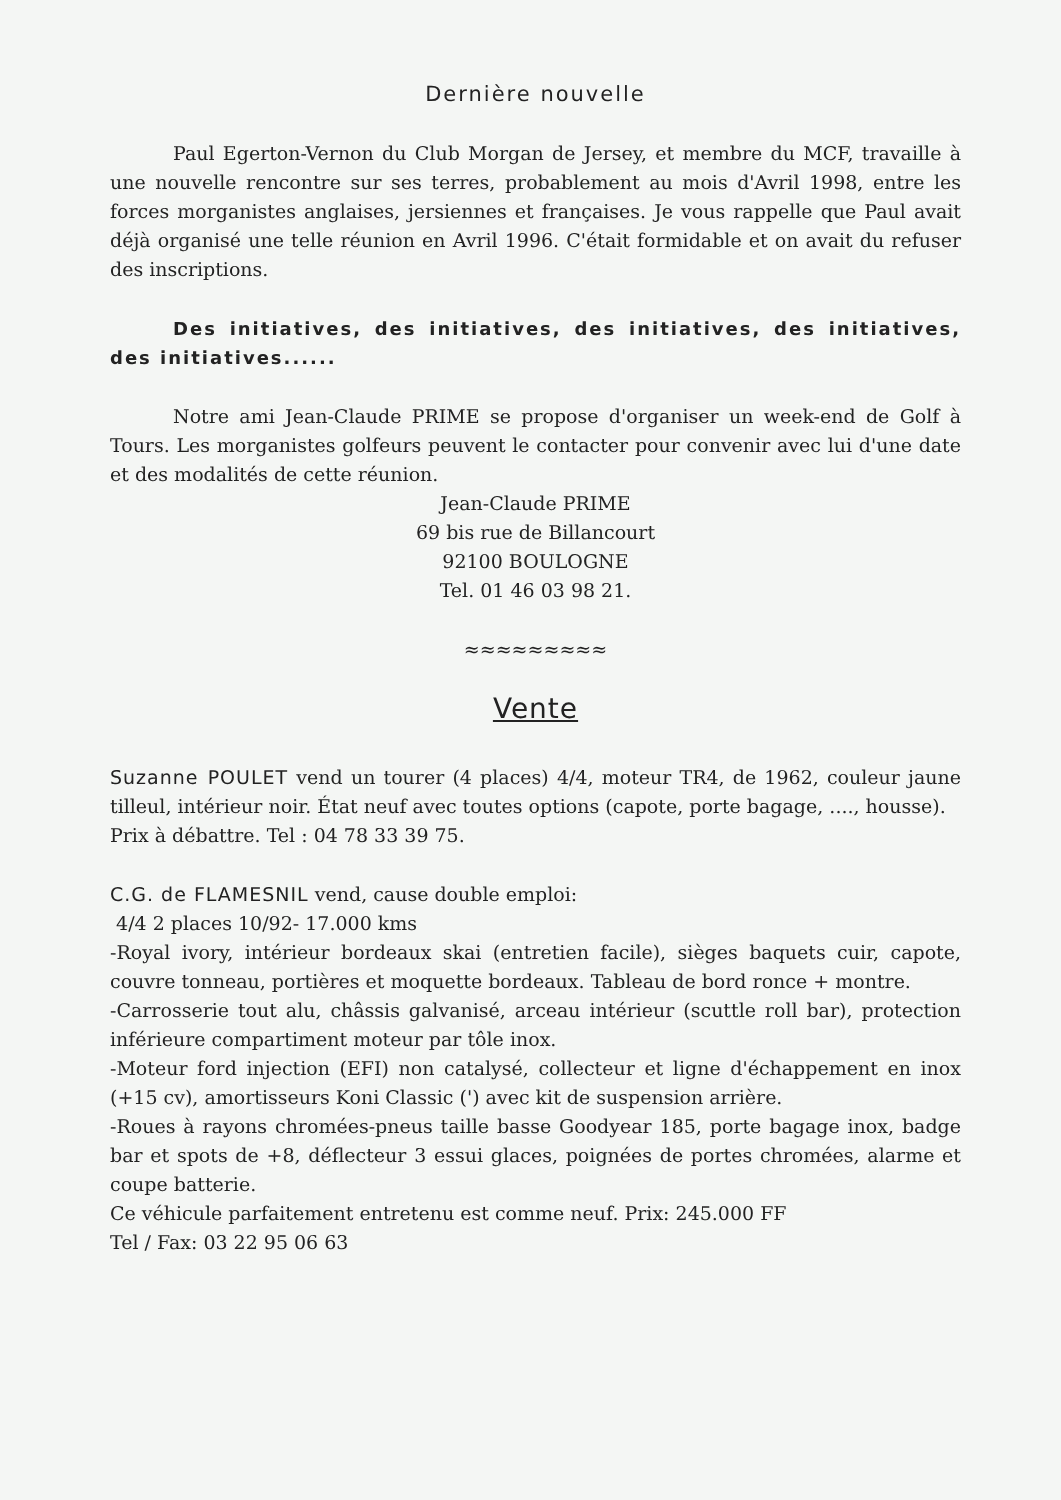Dernière nouvelle
Paul Egerton-Vernon du Club Morgan de Jersey, et membre du MCF, travaille à une nouvelle rencontre sur ses terres, probablement au mois d'Avril 1998, entre les forces morganistes anglaises, jersiennes et françaises. Je vous rappelle que Paul avait déjà organisé une telle réunion en Avril 1996. C'était formidable et on avait du refuser des inscriptions.
Des initiatives, des initiatives, des initiatives, des initiatives, des initiatives......
Notre ami Jean-Claude PRIME se propose d'organiser un week-end de Golf à Tours. Les morganistes golfeurs peuvent le contacter pour convenir avec lui d'une date et des modalités de cette réunion.
Jean-Claude PRIME
69 bis rue de Billancourt
92100 BOULOGNE
Tel. 01 46 03 98 21.
≈≈≈≈≈≈≈≈≈
Vente
Suzanne POULET vend un tourer (4 places) 4/4, moteur TR4, de 1962, couleur jaune tilleul, intérieur noir. État neuf avec toutes options (capote, porte bagage, ...., housse).
Prix à débattre. Tel : 04 78 33 39 75.
C.G. de FLAMESNIL vend, cause double emploi:
4/4 2 places 10/92- 17.000 kms
-Royal ivory, intérieur bordeaux skai (entretien facile), sièges baquets cuir, capote, couvre tonneau, portières et moquette bordeaux. Tableau de bord ronce + montre.
-Carrosserie tout alu, châssis galvanisé, arceau intérieur (scuttle roll bar), protection inférieure compartiment moteur par tôle inox.
-Moteur ford injection (EFI) non catalysé, collecteur et ligne d'échappement en inox (+15 cv), amortisseurs Koni Classic (') avec kit de suspension arrière.
-Roues à rayons chromées-pneus taille basse Goodyear 185, porte bagage inox, badge bar et spots de +8, déflecteur 3 essui glaces, poignées de portes chromées, alarme et coupe batterie.
Ce véhicule parfaitement entretenu est comme neuf. Prix: 245.000 FF
Tel / Fax: 03 22 95 06 63